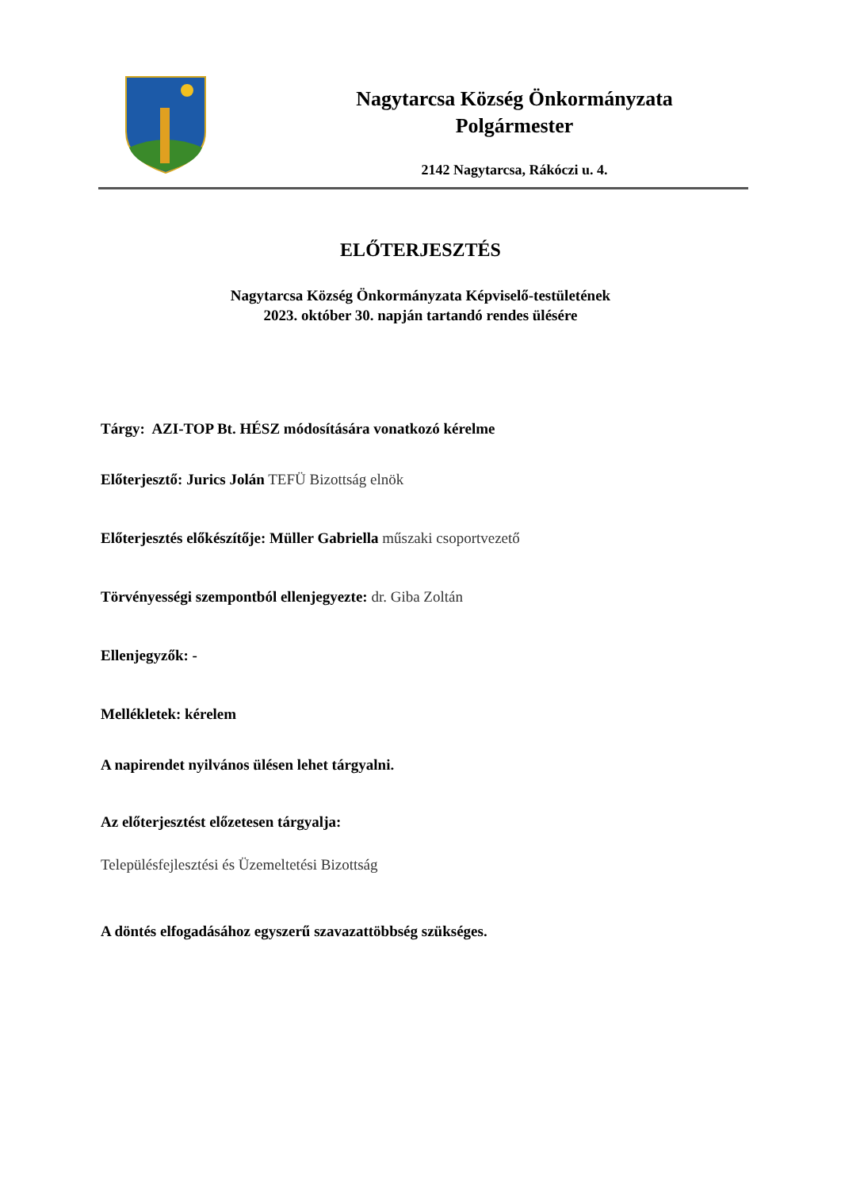Nagytarcsa Község Önkormányzata
Polgármester
2142 Nagytarcsa, Rákóczi u. 4.
ELŐTERJESZTÉS
Nagytarcsa Község Önkormányzata Képviselő-testületének
2023. október 30. napján tartandó rendes ülésére
Tárgy: AZI-TOP Bt. HÉSZ módosítására vonatkozó kérelme
Előterjesztő: Jurics Jolán TEFÜ Bizottság elnök
Előterjesztés előkészítője: Müller Gabriella műszaki csoportvezető
Törvényességi szempontból ellenjegyezte: dr. Giba Zoltán
Ellenjegyzők: -
Mellékletek: kérelem
A napirendet nyilvános ülésen lehet tárgyalni.
Az előterjesztést előzetesen tárgyalja:
Településfejlesztési és Üzemeltetési Bizottság
A döntés elfogadásához egyszerű szavazattöbbség szükséges.